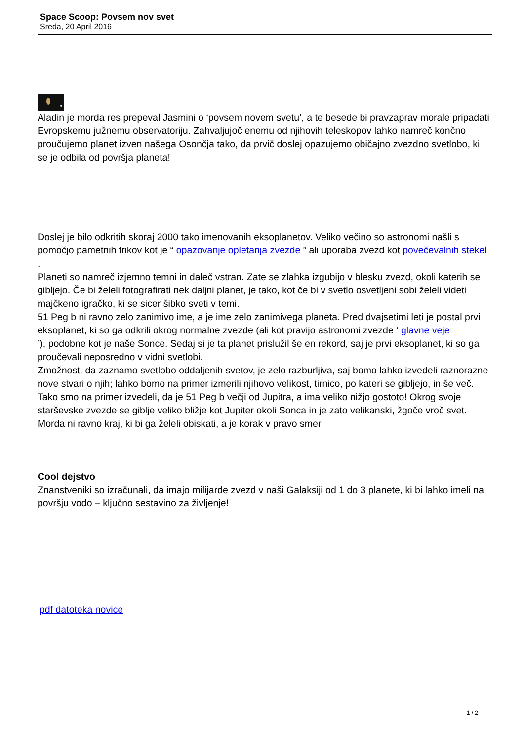Space Scoop: Povsem nov svet
Sreda, 20 April 2016
Aladin je morda res prepeval Jasmini o ‘povsem novem svetu’, a te besede bi pravzaprav morale pripadati Evropskemu južnemu observatoriju. Zahvaljujoč enemu od njihovih teleskopov lahko namreč končno proučujemo planet izven našega Osončja tako, da prvič doslej opazujemo običajno zvezdno svetlobo, ki se je odbila od površja planeta!
Doslej je bilo odkritih skoraj 2000 tako imenovanih eksoplanetov. Veliko večino so astronomi našli s pomočjo pametnih trikov kot je “ opazovanje opletanja zvezde ” ali uporaba zvezd kot povečevalnih stekel
.
Planeti so namreč izjemno temni in daleč vstran. Zate se zlahka izgubijo v blesku zvezd, okoli katerih se gibljejo. Če bi želeli fotografirati nek daljni planet, je tako, kot če bi v svetlo osvetljeni sobi želeli videti majčkeno igračko, ki se sicer šibko sveti v temi.
51 Peg b ni ravno zelo zanimivo ime, a je ime zelo zanimivega planeta. Pred dvajsetimi leti je postal prvi eksoplanet, ki so ga odkrili okrog normalne zvezde (ali kot pravijo astronomi zvezde ‘ glavne veje
’), podobne kot je naše Sonce. Sedaj si je ta planet prislužil še en rekord, saj je prvi eksoplanet, ki so ga proučevali neposredno v vidni svetlobi.
Zmožnost, da zaznamo svetlobo oddaljenih svetov, je zelo razburljiva, saj bomo lahko izvedeli raznorazne nove stvari o njih; lahko bomo na primer izmerili njihovo velikost, tirnico, po kateri se gibljejo, in še več.
Tako smo na primer izvedeli, da je 51 Peg b večji od Jupitra, a ima veliko nižjo gostoto! Okrog svoje starševske zvezde se giblje veliko bližje kot Jupiter okoli Sonca in je zato velikanski, žgoče vroč svet. Morda ni ravno kraj, ki bi ga želeli obiskati, a je korak v pravo smer.
Cool dejstvo
Znanstveniki so izračunali, da imajo milijarde zvezd v naši Galaksiji od 1 do 3 planete, ki bi lahko imeli na površju vodo – ključno sestavino za življenje!
pdf datoteka novice
1 / 2